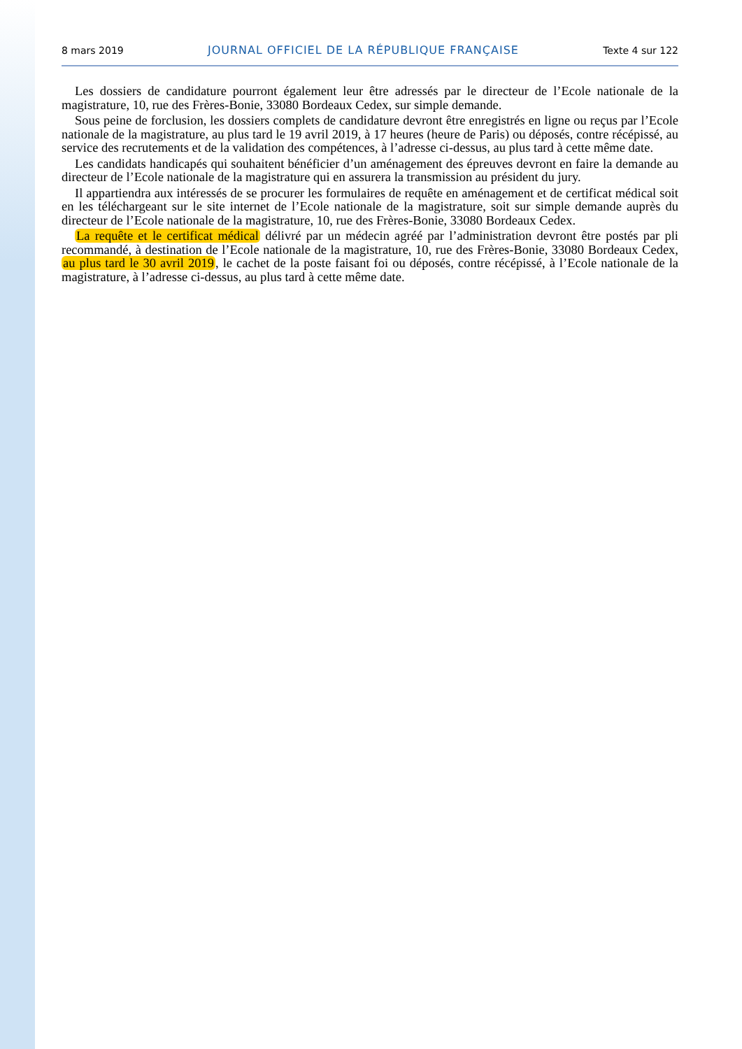8 mars 2019 JOURNAL OFFICIEL DE LA RÉPUBLIQUE FRANÇAISE Texte 4 sur 122
Les dossiers de candidature pourront également leur être adressés par le directeur de l’Ecole nationale de la magistrature, 10, rue des Frères-Bonie, 33080 Bordeaux Cedex, sur simple demande.
Sous peine de forclusion, les dossiers complets de candidature devront être enregistrés en ligne ou reçus par l’Ecole nationale de la magistrature, au plus tard le 19 avril 2019, à 17 heures (heure de Paris) ou déposés, contre récépissé, au service des recrutements et de la validation des compétences, à l’adresse ci-dessus, au plus tard à cette même date.
Les candidats handicapés qui souhaitent bénéficier d’un aménagement des épreuves devront en faire la demande au directeur de l’Ecole nationale de la magistrature qui en assurera la transmission au président du jury.
Il appartiendra aux intéressés de se procurer les formulaires de requête en aménagement et de certificat médical soit en les téléchargeant sur le site internet de l’Ecole nationale de la magistrature, soit sur simple demande auprès du directeur de l’Ecole nationale de la magistrature, 10, rue des Frères-Bonie, 33080 Bordeaux Cedex.
La requête et le certificat médical délivré par un médecin agréé par l’administration devront être postés par pli recommandé, à destination de l’Ecole nationale de la magistrature, 10, rue des Frères-Bonie, 33080 Bordeaux Cedex, au plus tard le 30 avril 2019, le cachet de la poste faisant foi ou déposés, contre récépissé, à l’Ecole nationale de la magistrature, à l’adresse ci-dessus, au plus tard à cette même date.